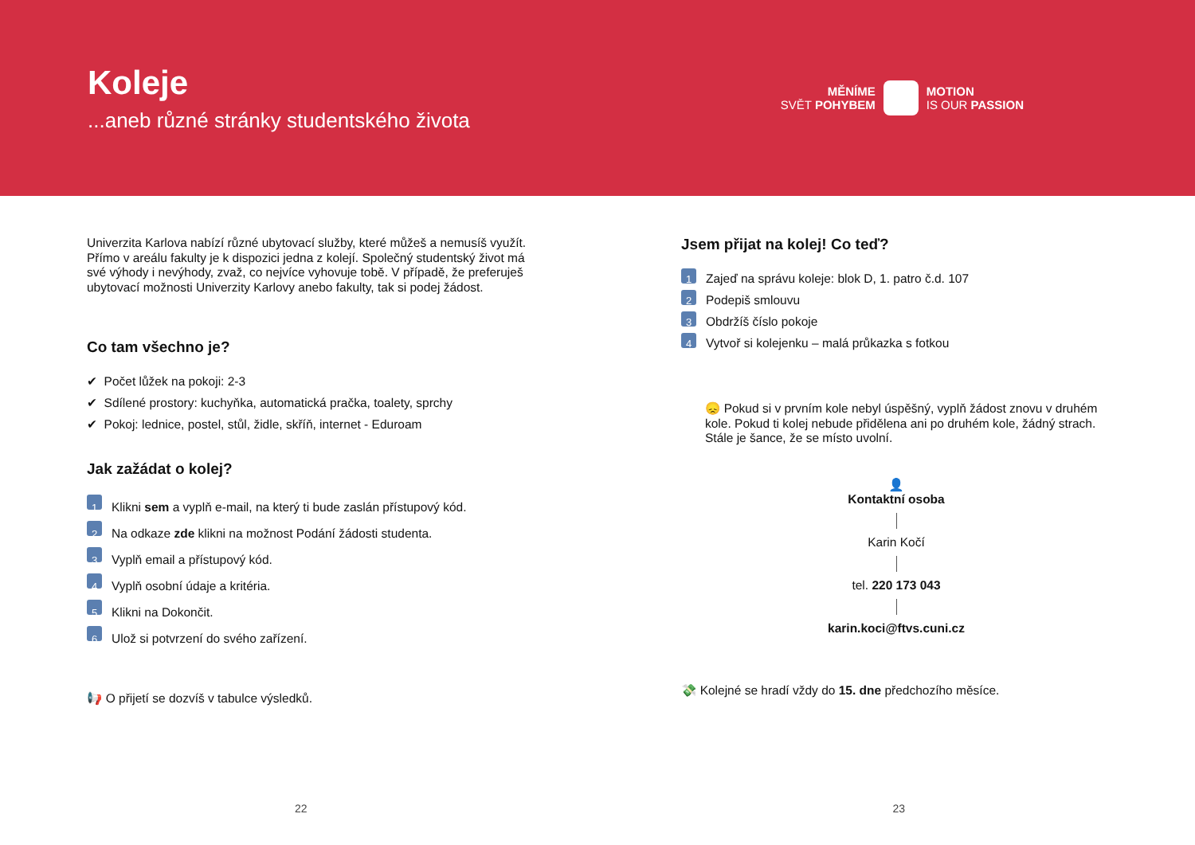Koleje
...aneb různé stránky studentského života
MĚNÍME
SVĚT POHYBEM
MOTION
IS OUR PASSION
Univerzita Karlova nabízí různé ubytovací služby, které můžeš a nemusíš využít. Přímo v areálu fakulty je k dispozici jedna z kolejí. Společný studentský život má své výhody i nevýhody, zvaž, co nejvíce vyhovuje tobě. V případě, že preferuješ ubytovací možnosti Univerzity Karlovy anebo fakulty, tak si podej žádost.
Co tam všechno je?
✔ Počet lůžek na pokoji: 2-3
✔ Sdílené prostory: kuchyňka, automatická pračka, toalety, sprchy
✔ Pokoj: lednice, postel, stůl, židle, skříň, internet - Eduroam
Jak zažádat o kolej?
1 Klikni sem a vyplň e-mail, na který ti bude zaslán přístupový kód.
2 Na odkaze zde klikni na možnost Podání žádosti studenta.
3 Vyplň email a přístupový kód.
4 Vyplň osobní údaje a kritéria.
5 Klikni na Dokončit.
6 Ulož si potvrzení do svého zařízení.
📢 O přijetí se dozvíš v tabulce výsledků.
Jsem přijat na kolej! Co teď?
1 Zajeď na správu koleje: blok D, 1. patro č.d. 107
2 Podepiš smlouvu
3 Obdržíš číslo pokoje
4 Vytvoř si kolejenku – malá průkazka s fotkou
😞 Pokud si v prvním kole nebyl úspěšný, vyplň žádost znovu v druhém kole. Pokud ti kolej nebude přidělena ani po druhém kole, žádný strach. Stále je šance, že se místo uvolní.
👤
Kontaktní osoba
Karin Kočí
tel. 220 173 043
karin.koci@ftvs.cuni.cz
💸 Kolejné se hradí vždy do 15. dne předchozího měsíce.
22 23